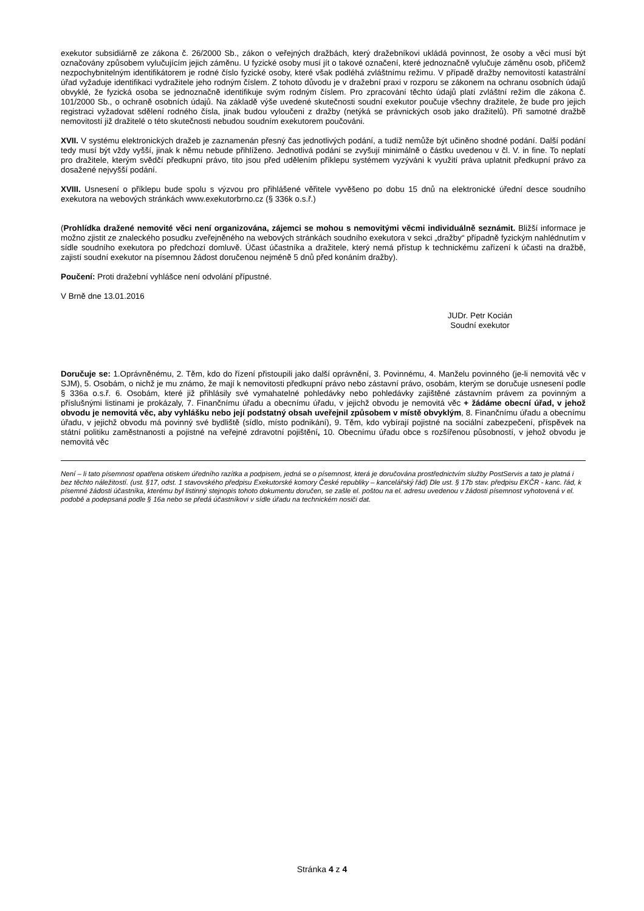exekutor subsidiárně ze zákona č. 26/2000 Sb., zákon o veřejných dražbách, který dražebníkovi ukládá povinnost, že osoby a věci musí být označovány způsobem vylučujícím jejich záměnu. U fyzické osoby musí jít o takové označení, které jednoznačně vylučuje záměnu osob, přičemž nezpochybnitelným identifikátorem je rodné číslo fyzické osoby, které však podléhá zvláštnímu režimu. V případě dražby nemovitostí katastrální úřad vyžaduje identifikaci vydražitele jeho rodným číslem. Z tohoto důvodu je v dražební praxi v rozporu se zákonem na ochranu osobních údajů obvyklé, že fyzická osoba se jednoznačně identifikuje svým rodným číslem. Pro zpracování těchto údajů platí zvláštní režim dle zákona č. 101/2000 Sb., o ochraně osobních údajů. Na základě výše uvedené skutečnosti soudní exekutor poučuje všechny dražitele, že bude pro jejich registraci vyžadovat sdělení rodného čísla, jinak budou vyloučeni z dražby (netýká se právnických osob jako dražitelů). Při samotné dražbě nemovitostí již dražitelé o této skutečnosti nebudou soudním exekutorem poučováni.
XVII. V systému elektronických dražeb je zaznamenán přesný čas jednotlivých podání, a tudíž nemůže být učiněno shodné podání. Další podání tedy musí být vždy vyšší, jinak k němu nebude přihlíženo. Jednotlivá podání se zvyšují minimálně o částku uvedenou v čl. V. in fine. To neplatí pro dražitele, kterým svědčí předkupní právo, tito jsou před udělením příklepu systémem vyzýváni k využití práva uplatnit předkupní právo za dosažené nejvyšší podání.
XVIII. Usnesení o příklepu bude spolu s výzvou pro přihlášené věřitele vyvěšeno po dobu 15 dnů na elektronické úřední desce soudního exekutora na webových stránkách www.exekutorbrno.cz (§ 336k o.s.ř.)
(Prohlídka dražené nemovité věci není organizována, zájemci se mohou s nemovitými věcmi individuálně seznámit. Bližší informace je možno zjistit ze znaleckého posudku zveřejněného na webových stránkách soudního exekutora v sekci „dražby“ případně fyzickým nahlédnutím v sídle soudního exekutora po předchozí domluvě. Účast účastníka a dražitele, který nemá přístup k technickému zařízení k účasti na dražbě, zajistí soudní exekutor na písemnou žádost doručenou nejméně 5 dnů před konáním dražby).
Poučení: Proti dražební vyhlášce není odvolání přípustné.
V Brně dne 13.01.2016
JUDr. Petr Kocián
Soudní exekutor
Doručuje se: 1.Oprávněnému, 2. Těm, kdo do řízení přistoupili jako další oprávnění, 3. Povinnému, 4. Manželu povinného (je-li nemovitá věc v SJM), 5. Osobám, o nichž je mu známo, že mají k nemovitosti předkupní právo nebo zástavní právo, osobám, kterým se doručuje usnesení podle § 336a o.s.ř. 6. Osobám, které již přihlásily své vymahatelné pohledávky nebo pohledávky zajištěné zástavním právem za povinným a příslušnými listinami je prokázaly, 7. Finančnímu úřadu a obecnímu úřadu, v jejichž obvodu je nemovitá věc + žádáme obecní úřad, v jehož obvodu je nemovitá věc, aby vyhlášku nebo její podstatný obsah uveřejnil způsobem v místě obvyklým, 8. Finančnímu úřadu a obecnímu úřadu, v jejichž obvodu má povinný své bydliště (sídlo, místo podnikání), 9. Těm, kdo vybírají pojistné na sociální zabezpečení, příspěvek na státní politiku zaměstnanosti a pojistné na veřejné zdravotní pojištění, 10. Obecnímu úřadu obce s rozšířenou působností, v jehož obvodu je nemovitá věc
Není – li tato písemnost opatřena otiskem úředního razítka a podpisem, jedná se o písemnost, která je doručována prostřednictvím služby PostServis a tato je platná i bez těchto náležitostí. (ust. §17, odst. 1 stavovského předpisu Exekutorské komory České republiky – kancelářský řád) Dle ust. § 17b stav. předpisu EKČR - kanc. řád, k písemné žádosti účastníka, kterému byl listinný stejnopis tohoto dokumentu doručen, se zašle el. poštou na el. adresu uvedenou v žádosti písemnost vyhotovená v el. podobě a podepsaná podle § 16a nebo se předá účastníkovi v sídle úřadu na technickém nosiči dat.
Stránka 4 z 4